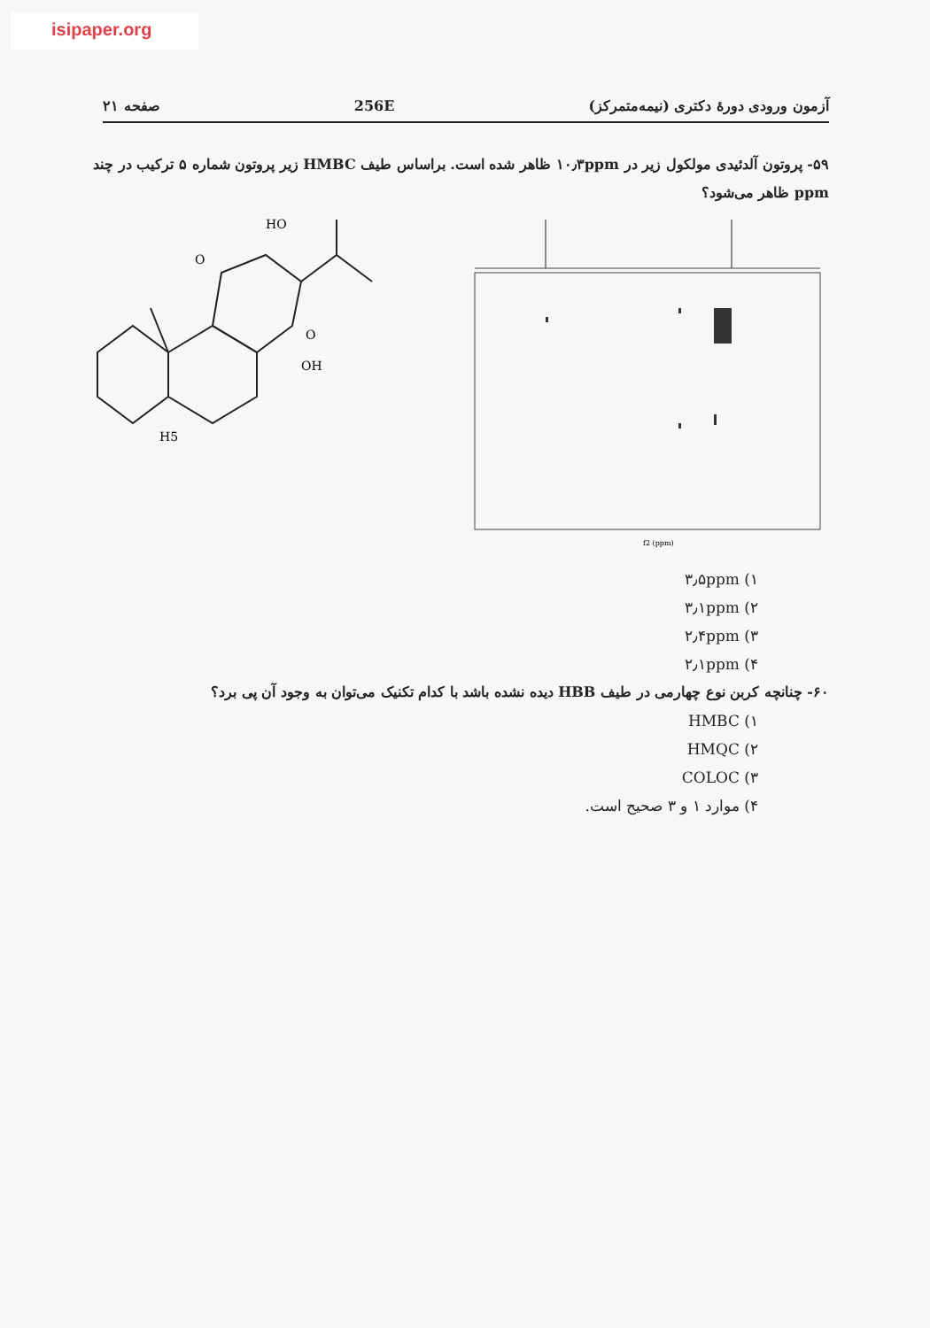isipaper.org
آزمون ورودی دورهٔ دکتری (نیمه‌متمرکز) 256E صفحه ۲۱
۵۹- پروتون آلدئیدی مولکول زیر در ۱۰٫۳ppm ظاهر شده است. براساس طیف HMBC زیر پروتون شماره ۵ ترکیب در چند ppm ظاهر می‌شود؟
HO
OH
H5
O
O
f2 (ppm)
۱) ۳٫۵ppm
۲) ۳٫۱ppm
۳) ۲٫۴ppm
۴) ۲٫۱ppm
۶۰- چنانچه کربن نوع چهارمی در طیف HBB دیده نشده باشد با کدام تکنیک می‌توان به وجود آن پی برد؟
۱) HMBC
۲) HMQC
۳) COLOC
۴) موارد ۱ و ۳ صحیح است.